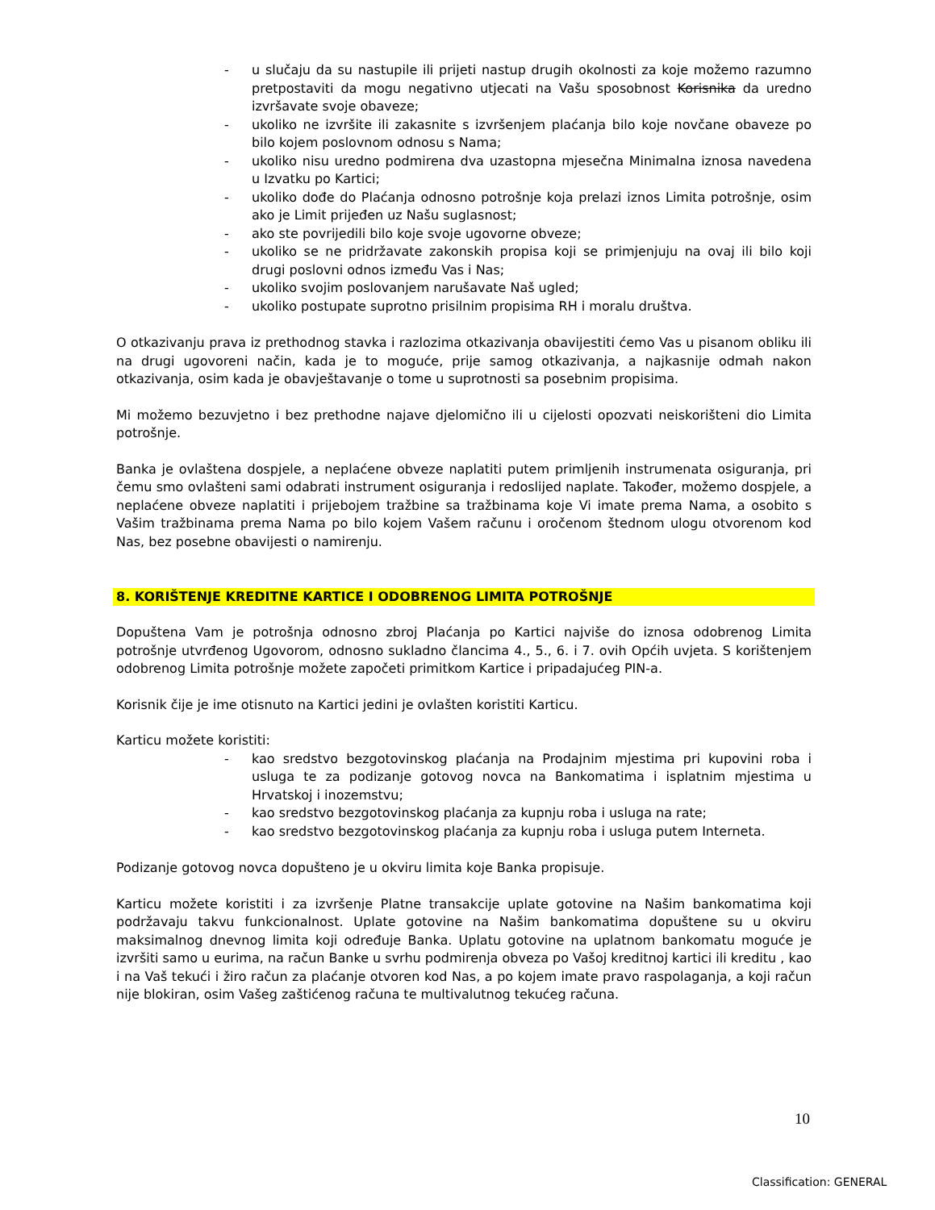- u slučaju da su nastupile ili prijeti nastup drugih okolnosti za koje možemo razumno pretpostaviti da mogu negativno utjecati na Vašu sposobnost Korisnika da uredno izvršavate svoje obaveze;
- ukoliko ne izvršite ili zakasnite s izvršenjem plaćanja bilo koje novčane obaveze po bilo kojem poslovnom odnosu s Nama;
- ukoliko nisu uredno podmirena dva uzastopna mjesečna Minimalna iznosa navedena u Izvatku po Kartici;
- ukoliko dođe do Plaćanja odnosno potrošnje koja prelazi iznos Limita potrošnje, osim ako je Limit prijeđen uz Našu suglasnost;
- ako ste povrijedili bilo koje svoje ugovorne obveze;
- ukoliko se ne pridržavate zakonskih propisa koji se primjenjuju na ovaj ili bilo koji drugi poslovni odnos između Vas i Nas;
- ukoliko svojim poslovanjem narušavate Naš ugled;
- ukoliko postupate suprotno prisilnim propisima RH i moralu društva.
O otkazivanju prava iz prethodnog stavka i razlozima otkazivanja obavijestiti ćemo Vas u pisanom obliku ili na drugi ugovoreni način, kada je to moguće, prije samog otkazivanja, a najkasnije odmah nakon otkazivanja, osim kada je obavještavanje o tome u suprotnosti sa posebnim propisima.
Mi možemo bezuvjetno i bez prethodne najave djelomično ili u cijelosti opozvati neiskorišteni dio Limita potrošnje.
Banka je ovlaštena dospjele, a neplaćene obveze naplatiti putem primljenih instrumenata osiguranja, pri čemu smo ovlašteni sami odabrati instrument osiguranja i redoslijed naplate. Također, možemo dospjele, a neplaćene obveze naplatiti i prijebojem tražbine sa tražbinama koje Vi imate prema Nama, a osobito s Vašim tražbinama prema Nama po bilo kojem Vašem računu i oročenom štednom ulogu otvorenom kod Nas, bez posebne obavijesti o namirenju.
8. KORIŠTENJE KREDITNE KARTICE I ODOBRENOG LIMITA POTROŠNJE
Dopuštena Vam je potrošnja odnosno zbroj Plaćanja po Kartici najviše do iznosa odobrenog Limita potrošnje utvrđenog Ugovorom, odnosno sukladno člancima 4., 5., 6. i 7. ovih Općih uvjeta. S korištenjem odobrenog Limita potrošnje možete započeti primitkom Kartice i pripadajućeg PIN-a.
Korisnik čije je ime otisnuto na Kartici jedini je ovlašten koristiti Karticu.
Karticu možete koristiti:
- kao sredstvo bezgotovinskog plaćanja na Prodajnim mjestima pri kupovini roba i usluga te za podizanje gotovog novca na Bankomatima i isplatnim mjestima u Hrvatskoj i inozemstvu;
- kao sredstvo bezgotovinskog plaćanja za kupnju roba i usluga na rate;
- kao sredstvo bezgotovinskog plaćanja za kupnju roba i usluga putem Interneta.
Podizanje gotovog novca dopušteno je u okviru limita koje Banka propisuje.
Karticu možete koristiti i za izvršenje Platne transakcije uplate gotovine na Našim bankomatima koji podržavaju takvu funkcionalnost. Uplate gotovine na Našim bankomatima dopuštene su u okviru maksimalnog dnevnog limita koji određuje Banka. Uplatu gotovine na uplatnom bankomatu moguće je izvršiti samo u eurima, na račun Banke u svrhu podmirenja obveza po Vašoj kreditnoj kartici ili kreditu , kao i na Vaš tekući i žiro račun za plaćanje otvoren kod Nas, a po kojem imate pravo raspolaganja, a koji račun nije blokiran, osim Vašeg zaštićenog računa te multivalutnog tekućeg računa.
10
Classification: GENERAL